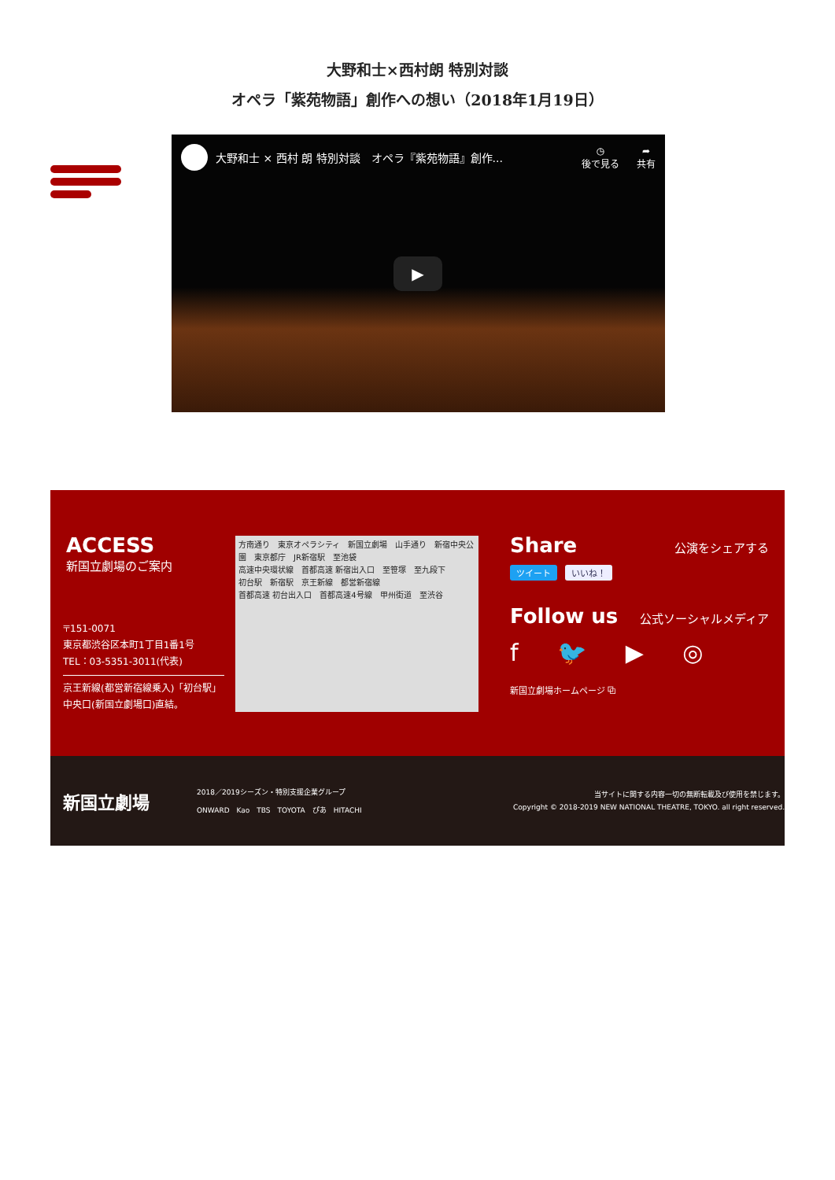大野和士×西村朗 特別対談
オペラ「紫苑物語」創作への想い（2018年1月19日）
大野和士 × 西村 朗 特別対談　オペラ『紫苑物語』創作...
◷
後で見る
➦
共有
▶
ACCESS
新国立劇場のご案内
〒151-0071
東京都渋谷区本町1丁目1番1号
TEL：03-5351-3011(代表)
京王新線(都営新宿線乗入)「初台駅」
中央口(新国立劇場口)直結。
方南通り　東京オペラシティ　新国立劇場　山手通り　新宿中央公園　東京都庁　JR新宿駅　至池袋
高速中央環状線　首都高速 新宿出入口　至笹塚　至九段下
初台駅　新宿駅　京王新線　都営新宿線
首都高速 初台出入口　首都高速4号線　甲州街道　至渋谷
Share 公演をシェアする
ツイート いいね！
Follow us 公式ソーシャルメディア
f 🐦 ▶ ◎
新国立劇場ホームページ ⧉
新国立劇場
2018／2019シーズン・特別支援企業グループ
ONWARD　Kao　TBS　TOYOTA　ぴあ　HITACHI
当サイトに関する内容一切の無断転載及び使用を禁じます。
Copyright © 2018-2019 NEW NATIONAL THEATRE, TOKYO. all right reserved.